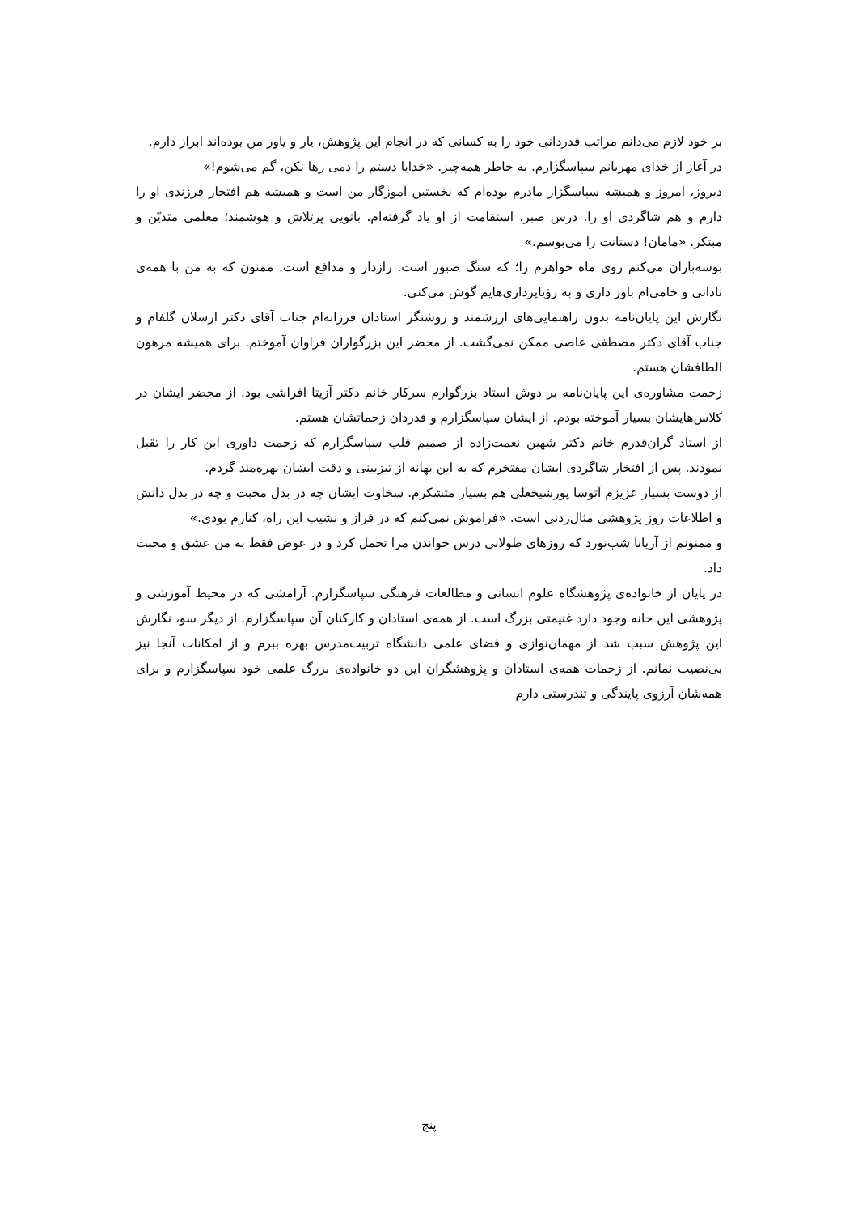بر خود لازم می‌دانم مراتب قدردانی خود را به کسانی که در انجام این پژوهش، یار و یاور من بوده‌اند ابراز دارم.
در آغاز از خدای مهربانم سپاسگزارم. به خاطر همه‌چیز. «خدایا دستم را دمی رها نکن، گم می‌شوم!»
دیروز، امروز و همیشه سپاسگزار مادرم بوده‌ام که نخستین آموزگار من است و همیشه هم افتخار فرزندی او را دارم و هم شاگردی او را. درس صبر، استقامت از او یاد گرفته‌ام. بانویی پرتلاش و هوشمند؛ معلمی متدیّن و مبتکر. «مامان! دستانت را می‌بوسم.»
بوسه‌باران می‌کنم روی ماه خواهرم را؛ که سنگ صبور است. رازدار و مدافع است. ممنون که به من با همه‌ی نادانی و خامی‌ام باور داری و به رؤیاپردازی‌هایم گوش می‌کنی.
نگارش این پایان‌نامه بدون راهنمایی‌های ارزشمند و روشنگر استادان فرزانه‌ام جناب آقای دکتر ارسلان گلفام و جناب آقای دکتر مصطفی عاصی ممکن نمی‌گشت. از محضر این بزرگواران فراوان آموختم. برای همیشه مرهون الطافشان هستم.
زحمت مشاوره‌ی این پایان‌نامه بر دوش استاد بزرگوارم سرکار خانم دکتر آزیتا افراشی بود. از محضر ایشان در کلاس‌هایشان بسیار آموخته بودم. از ایشان سپاسگزارم و قدردان زحماتشان هستم.
از استاد گران‌قدرم خانم دکتر شهین نعمت‌زاده از صمیم قلب سپاسگزارم که زحمت داوری این کار را تقبل نمودند. پس از افتخار شاگردی ایشان مفتخرم که به این بهانه از تیزبینی و دقت ایشان بهره‌مند گردم.
از دوست بسیار عزیزم آتوسا پورشیخعلی هم بسیار متشکرم. سخاوت ایشان چه در بذل محبت و چه در بذل دانش و اطلاعات روز پژوهشی مثال‌زدنی است. «فراموش نمی‌کنم که در فراز و نشیب این راه، کنارم بودی.»
و ممنونم از آریانا شب‌نورد که روزهای طولانی درس خواندن مرا تحمل کرد و در عوض فقط به من عشق و محبت داد.
در پایان از خانواده‌ی پژوهشگاه علوم انسانی و مطالعات فرهنگی سپاسگزارم. آرامشی که در محیط آموزشی و پژوهشی این خانه وجود دارد غنیمتی بزرگ است. از همه‌ی استادان و کارکنان آن سپاسگزارم. از دیگر سو، نگارش این پژوهش سبب شد از مهمان‌نوازی و فضای علمی دانشگاه تربیت‌مدرس بهره ببرم و از امکانات آنجا نیز بی‌نصیب نمانم. از زحمات همه‌ی استادان و پژوهشگران این دو خانواده‌ی بزرگ علمی خود سپاسگزارم و برای همه‌شان آرزوی پایندگی و تندرستی دارم
پنج